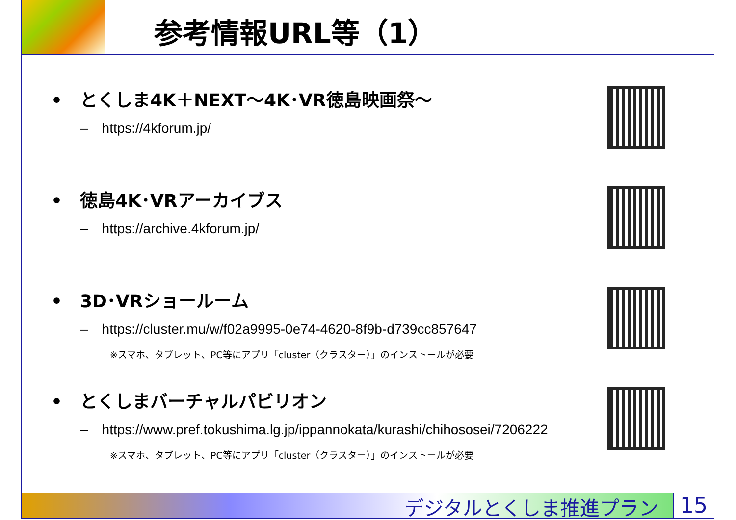参考情報URL等（1）
•　とくしま4K＋NEXT～4K･VR徳島映画祭～
–　https://4kforum.jp/
•　徳島4K･VRアーカイブス
–　https://archive.4kforum.jp/
•　3D･VRショールーム
–　https://cluster.mu/w/f02a9995-0e74-4620-8f9b-d739cc857647
※スマホ、タブレット、PC等にアプリ「cluster（クラスター）」のインストールが必要
•　とくしまバーチャルパビリオン
–　https://www.pref.tokushima.lg.jp/ippannokata/kurashi/chihososei/7206222
※スマホ、タブレット、PC等にアプリ「cluster（クラスター）」のインストールが必要
デジタルとくしま推進プラン 15